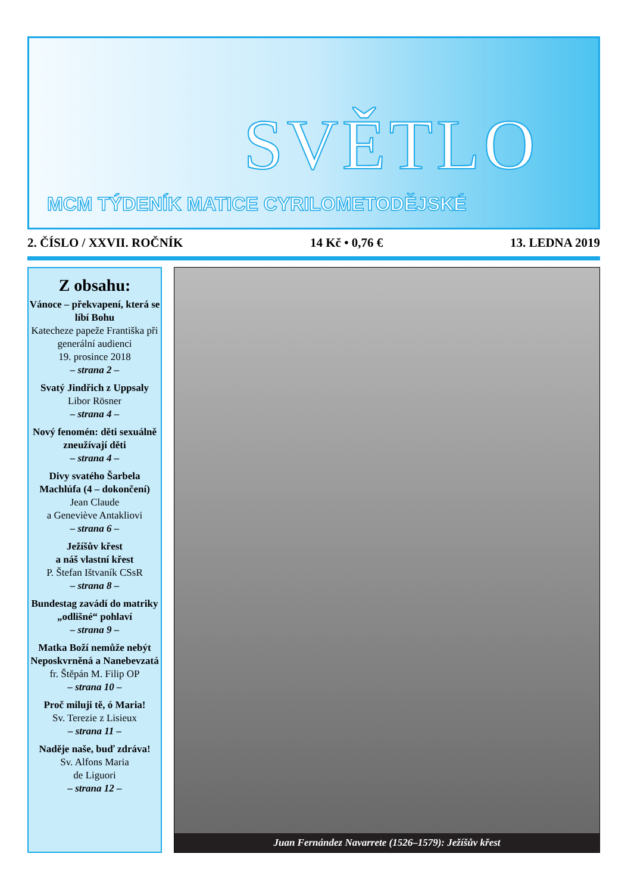SVĚTLO
MCM TÝDENÍK MATICE CYRILOMETODĚJSKÉ
2. ČÍSLO / XXVII. ROČNÍK 14 Kč • 0,76 € 13. LEDNA 2019
Z obsahu:
Vánoce – překvapení, která se líbí Bohu
Katecheze papeže Františka při generální audienci
19. prosince 2018
– strana 2 –
Svatý Jindřich z Uppsaly
Libor Rösner
– strana 4 –
Nový fenomén: děti sexuálně zneužívají děti
– strana 4 –
Divy svatého Šarbela Machlúfa (4 – dokončení)
Jean Claude
a Geneviève Antakliovi
– strana 6 –
Ježíšův křest
a náš vlastní křest
P. Štefan Ištvaník CSsR
– strana 8 –
Bundestag zavádí do matriky „odlišné“ pohlaví
– strana 9 –
Matka Boží nemůže nebýt Neposkvrněná a Nanebevzatá
fr. Štěpán M. Filip OP
– strana 10 –
Proč miluji tě, ó Maria!
Sv. Terezie z Lisieux
– strana 11 –
Naděje naše, buď zdráva!
Sv. Alfons Maria
de Liguori
– strana 12 –
Juan Fernández Navarrete (1526–1579): Ježíšův křest